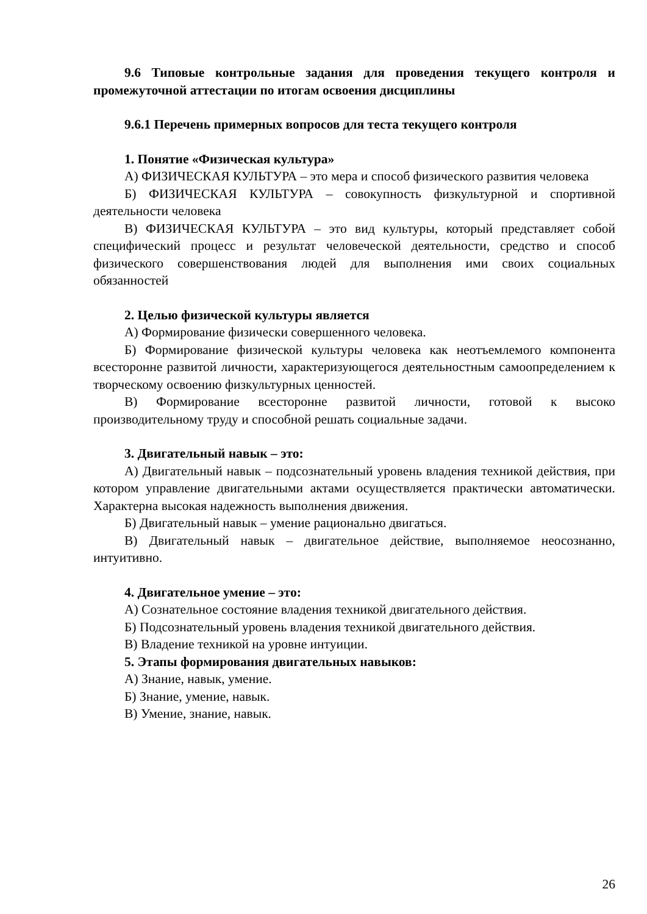9.6 Типовые контрольные задания для проведения текущего контроля и промежуточной аттестации по итогам освоения дисциплины
9.6.1 Перечень примерных вопросов для теста текущего контроля
1. Понятие «Физическая культура»
А) ФИЗИЧЕСКАЯ КУЛЬТУРА – это мера и способ физического развития человека
Б) ФИЗИЧЕСКАЯ КУЛЬТУРА – совокупность физкультурной и спортивной деятельности человека
В) ФИЗИЧЕСКАЯ КУЛЬТУРА – это вид культуры, который представляет собой специфический процесс и результат человеческой деятельности, средство и способ физического совершенствования людей для выполнения ими своих социальных обязанностей
2. Целью физической культуры является
А) Формирование физически совершенного человека.
Б) Формирование физической культуры человека как неотъемлемого компонента всесторонне развитой личности, характеризующегося деятельностным самоопределением к творческому освоению физкультурных ценностей.
В) Формирование всесторонне развитой личности, готовой к высоко производительному труду и способной решать социальные задачи.
3. Двигательный навык – это:
А) Двигательный навык – подсознательный уровень владения техникой действия, при котором управление двигательными актами осуществляется практически автоматически. Характерна высокая надежность выполнения движения.
Б) Двигательный навык – умение рационально двигаться.
В) Двигательный навык – двигательное действие, выполняемое неосознанно, интуитивно.
4. Двигательное умение – это:
А) Сознательное состояние владения техникой двигательного действия.
Б) Подсознательный уровень владения техникой двигательного действия.
В) Владение техникой на уровне интуиции.
5. Этапы формирования двигательных навыков:
А) Знание, навык, умение.
Б) Знание, умение, навык.
В) Умение, знание, навык.
26